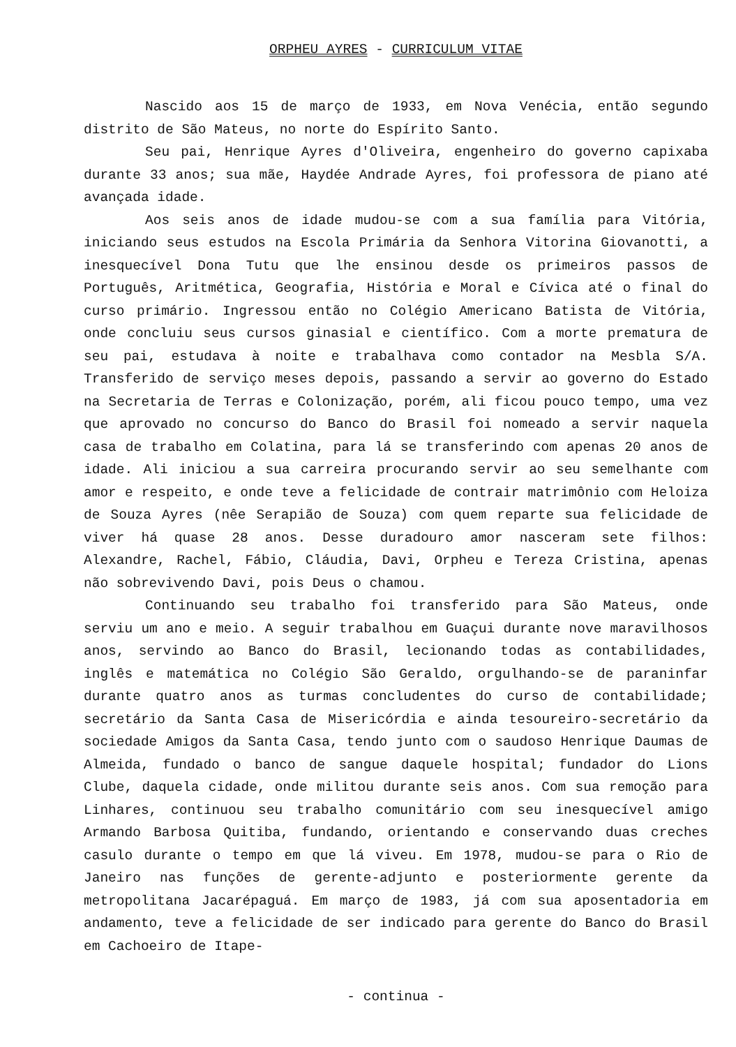ORPHEU AYRES - CURRICULUM VITAE
Nascido aos 15 de março de 1933, em Nova Venécia, então segundo distrito de São Mateus, no norte do Espírito Santo.
Seu pai, Henrique Ayres d'Oliveira, engenheiro do governo capixaba durante 33 anos; sua mãe, Haydée Andrade Ayres, foi professora de piano até avançada idade.
Aos seis anos de idade mudou-se com a sua família para Vitória, iniciando seus estudos na Escola Primária da Senhora Vitorina Giovanotti, a inesquecível Dona Tutu que lhe ensinou desde os primeiros passos de Português, Aritmética, Geografia, História e Moral e Cívica até o final do curso primário. Ingressou então no Colégio Americano Batista de Vitória, onde concluiu seus cursos ginasial e científico. Com a morte prematura de seu pai, estudava à noite e trabalhava como contador na Mesbla S/A. Transferido de serviço meses depois, passando a servir ao governo do Estado na Secretaria de Terras e Colonização, porém, ali ficou pouco tempo, uma vez que aprovado no concurso do Banco do Brasil foi nomeado a servir naquela casa de trabalho em Colatina, para lá se transferindo com apenas 20 anos de idade. Ali iniciou a sua carreira procurando servir ao seu semelhante com amor e respeito, e onde teve a felicidade de contrair matrimônio com Heloiza de Souza Ayres (nêe Serapião de Souza) com quem reparte sua felicidade de viver há quase 28 anos. Desse duradouro amor nasceram sete filhos: Alexandre, Rachel, Fábio, Cláudia, Davi, Orpheu e Tereza Cristina, apenas não sobrevivendo Davi, pois Deus o chamou.
Continuando seu trabalho foi transferido para São Mateus, onde serviu um ano e meio. A seguir trabalhou em Guaçui durante nove maravilhosos anos, servindo ao Banco do Brasil, lecionando todas as contabilidades, inglês e matemática no Colégio São Geraldo, orgulhando-se de paraninfar durante quatro anos as turmas concludentes do curso de contabilidade; secretário da Santa Casa de Misericórdia e ainda tesoureiro-secretário da sociedade Amigos da Santa Casa, tendo junto com o saudoso Henrique Daumas de Almeida, fundado o banco de sangue daquele hospital; fundador do Lions Clube, daquela cidade, onde militou durante seis anos. Com sua remoção para Linhares, continuou seu trabalho comunitário com seu inesquecível amigo Armando Barbosa Quitiba, fundando, orientando e conservando duas creches casulo durante o tempo em que lá viveu. Em 1978, mudou-se para o Rio de Janeiro nas funções de gerente-adjunto e posteriormente gerente da metropolitana Jacarépaguá. Em março de 1983, já com sua aposentadoria em andamento, teve a felicidade de ser indicado para gerente do Banco do Brasil em Cachoeiro de Itape-
- continua -